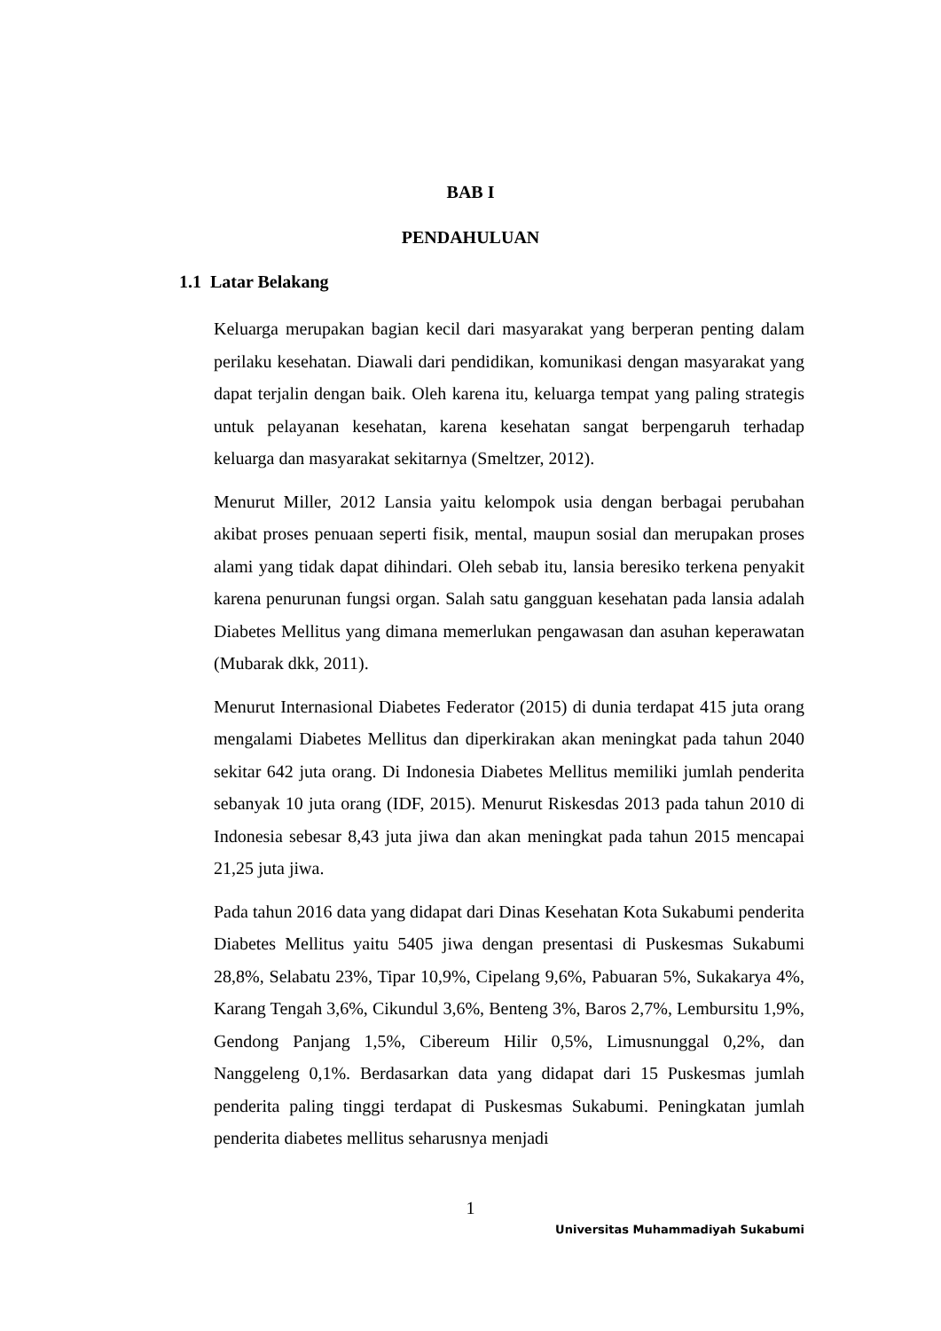BAB I
PENDAHULUAN
1.1 Latar Belakang
Keluarga merupakan bagian kecil dari masyarakat yang berperan penting dalam perilaku kesehatan. Diawali dari pendidikan, komunikasi dengan masyarakat yang dapat terjalin dengan baik. Oleh karena itu, keluarga tempat yang paling strategis untuk pelayanan kesehatan, karena kesehatan sangat berpengaruh terhadap keluarga dan masyarakat sekitarnya (Smeltzer, 2012).
Menurut Miller, 2012 Lansia yaitu kelompok usia dengan berbagai perubahan akibat proses penuaan seperti fisik, mental, maupun sosial dan merupakan proses alami yang tidak dapat dihindari. Oleh sebab itu, lansia beresiko terkena penyakit karena penurunan fungsi organ. Salah satu gangguan kesehatan pada lansia adalah Diabetes Mellitus yang dimana memerlukan pengawasan dan asuhan keperawatan (Mubarak dkk, 2011).
Menurut Internasional Diabetes Federator (2015) di dunia terdapat 415 juta orang mengalami Diabetes Mellitus dan diperkirakan akan meningkat pada tahun 2040 sekitar 642 juta orang. Di Indonesia Diabetes Mellitus memiliki jumlah penderita sebanyak 10 juta orang (IDF, 2015). Menurut Riskesdas 2013 pada tahun 2010 di Indonesia sebesar 8,43 juta jiwa dan akan meningkat pada tahun 2015 mencapai 21,25 juta jiwa.
Pada tahun 2016 data yang didapat dari Dinas Kesehatan Kota Sukabumi penderita Diabetes Mellitus yaitu 5405 jiwa dengan presentasi di Puskesmas Sukabumi 28,8%, Selabatu 23%, Tipar 10,9%, Cipelang 9,6%, Pabuaran 5%, Sukakarya 4%, Karang Tengah 3,6%, Cikundul 3,6%, Benteng 3%, Baros 2,7%, Lembursitu 1,9%, Gendong Panjang 1,5%, Cibereum Hilir 0,5%, Limusnunggal 0,2%, dan Nanggeleng 0,1%. Berdasarkan data yang didapat dari 15 Puskesmas jumlah penderita paling tinggi terdapat di Puskesmas Sukabumi. Peningkatan jumlah penderita diabetes mellitus seharusnya menjadi
1
Universitas Muhammadiyah Sukabumi